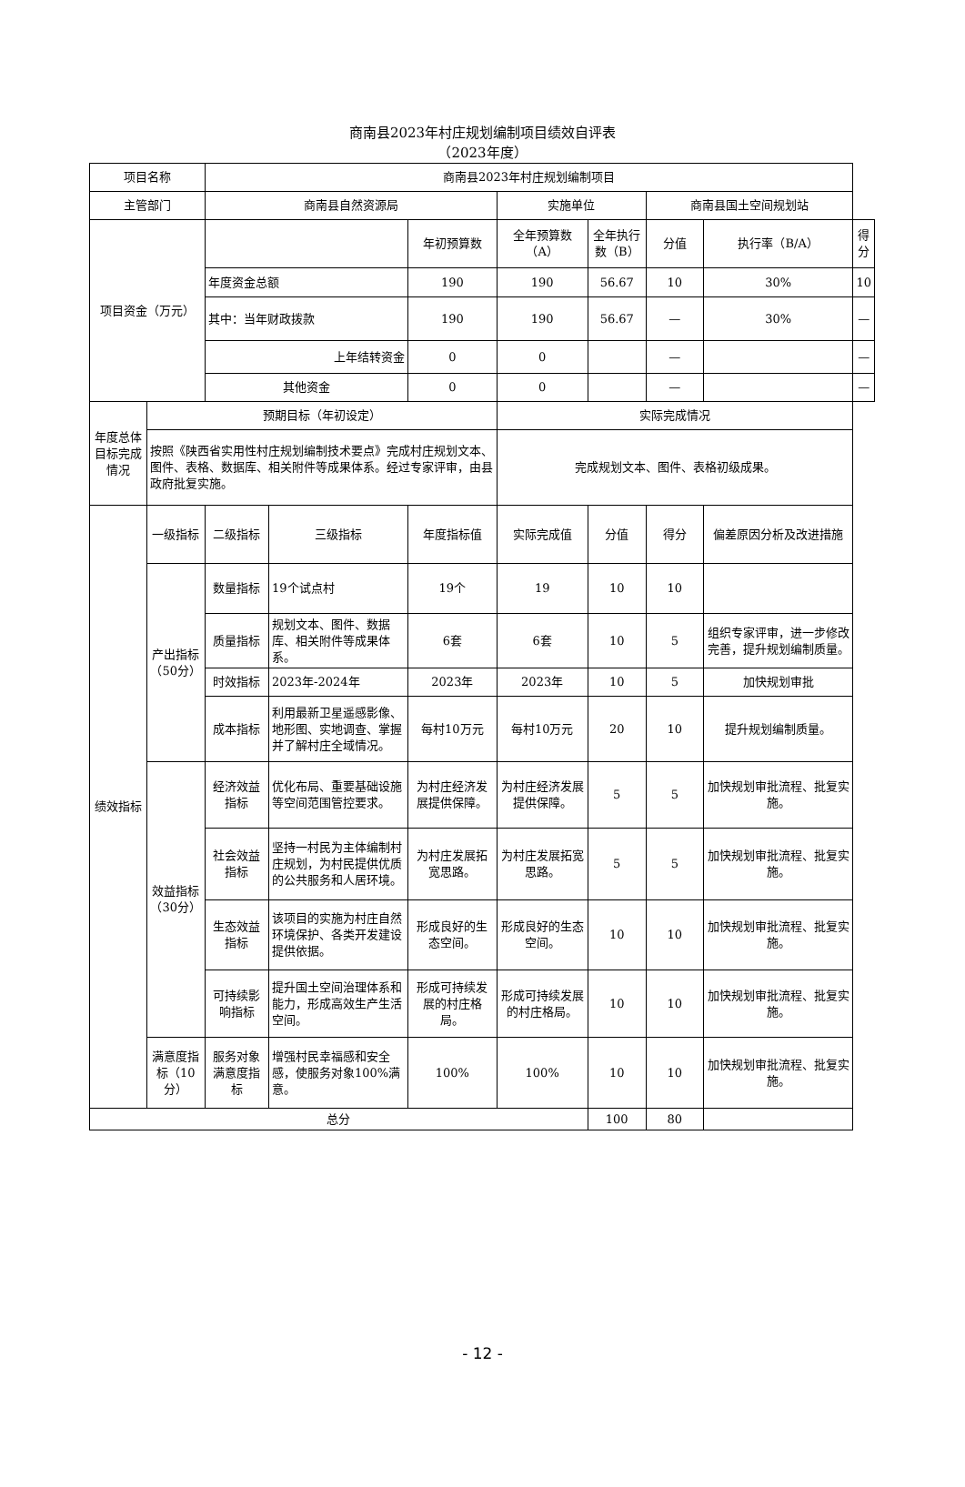商南县2023年村庄规划编制项目绩效自评表
（2023年度）
| 项目名称 | | 商南县2023年村庄规划编制项目 | | | | | | | |
| 主管部门 | | 商南县自然资源局 | | | 实施单位 | | 商南县国土空间规划站 | | |
| 项目资金（万元） | | | | 年初预算数 | 全年预算数（A） | 全年执行数（B） | 分值 | 执行率（B/A） | 得分 |
| | | 年度资金总额 | | 190 | 190 | 56.67 | 10 | 30% | 10 |
| | | 其中：当年财政拨款 | | 190 | 190 | 56.67 | — | 30% | — |
| | | 上年结转资金 | | 0 | 0 | | — | | — |
| | | 其他资金 | | 0 | 0 | | — | | — |
| 年度总体目标完成情况 | 预期目标（年初设定） | | | | 实际完成情况 | | | | |
| | 按照《陕西省实用性村庄规划编制技术要点》完成村庄规划文本、图件、表格、数据库、相关附件等成果体系。经过专家评审，由县政府批复实施。 | | | | 完成规划文本、图件、表格初级成果。 | | | | |
| 绩效指标 | 一级指标 | 二级指标 | 三级指标 | 年度指标值 | 实际完成值 | 分值 | 得分 | 偏差原因分析及改进措施 | |
| | 产出指标（50分） | 数量指标 | 19个试点村 | 19个 | 19 | 10 | 10 | | |
| | | 质量指标 | 规划文本、图件、数据库、相关附件等成果体系。 | 6套 | 6套 | 10 | 5 | 组织专家评审，进一步修改完善，提升规划编制质量。 | |
| | | 时效指标 | 2023年-2024年 | 2023年 | 2023年 | 10 | 5 | 加快规划审批 | |
| | | 成本指标 | 利用最新卫星遥感影像、地形图、实地调查、掌握并了解村庄全域情况。 | 每村10万元 | 每村10万元 | 20 | 10 | 提升规划编制质量。 | |
| | 效益指标（30分） | 经济效益指标 | 优化布局、重要基础设施等空间范围管控要求。 | 为村庄经济发展提供保障。 | 为村庄经济发展提供保障。 | 5 | 5 | 加快规划审批流程、批复实施。 | |
| | | 社会效益指标 | 坚持一村民为主体编制村庄规划，为村民提供优质的公共服务和人居环境。 | 为村庄发展拓宽思路。 | 为村庄发展拓宽思路。 | 5 | 5 | 加快规划审批流程、批复实施。 | |
| | | 生态效益指标 | 该项目的实施为村庄自然环境保护、各类开发建设提供依据。 | 形成良好的生态空间。 | 形成良好的生态空间。 | 10 | 10 | 加快规划审批流程、批复实施。 | |
| | | 可持续影响指标 | 提升国土空间治理体系和能力，形成高效生产生活空间。 | 形成可持续发展的村庄格局。 | 形成可持续发展的村庄格局。 | 10 | 10 | 加快规划审批流程、批复实施。 | |
| | 满意度指标（10分） | 服务对象满意度指标 | 增强村民幸福感和安全感，使服务对象100%满意。 | 100% | 100% | 10 | 10 | 加快规划审批流程、批复实施。 | |
| 总分 | | | | | | 100 | 80 | | |
- 12 -